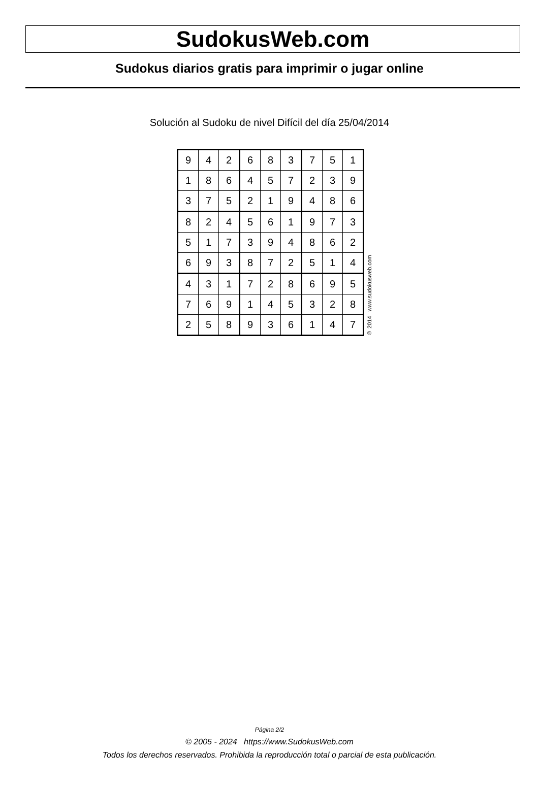SudokusWeb.com
Sudokus diarios gratis para imprimir o jugar online
Solución al Sudoku de nivel Difícil del día 25/04/2014
| 9 | 4 | 2 | 6 | 8 | 3 | 7 | 5 | 1 |
| 1 | 8 | 6 | 4 | 5 | 7 | 2 | 3 | 9 |
| 3 | 7 | 5 | 2 | 1 | 9 | 4 | 8 | 6 |
| 8 | 2 | 4 | 5 | 6 | 1 | 9 | 7 | 3 |
| 5 | 1 | 7 | 3 | 9 | 4 | 8 | 6 | 2 |
| 6 | 9 | 3 | 8 | 7 | 2 | 5 | 1 | 4 |
| 4 | 3 | 1 | 7 | 2 | 8 | 6 | 9 | 5 |
| 7 | 6 | 9 | 1 | 4 | 5 | 3 | 2 | 8 |
| 2 | 5 | 8 | 9 | 3 | 6 | 1 | 4 | 7 |
© 2014 www.sudokusweb.com
Página 2/2
© 2005 - 2024 https://www.SudokusWeb.com
Todos los derechos reservados. Prohibida la reproducción total o parcial de esta publicación.